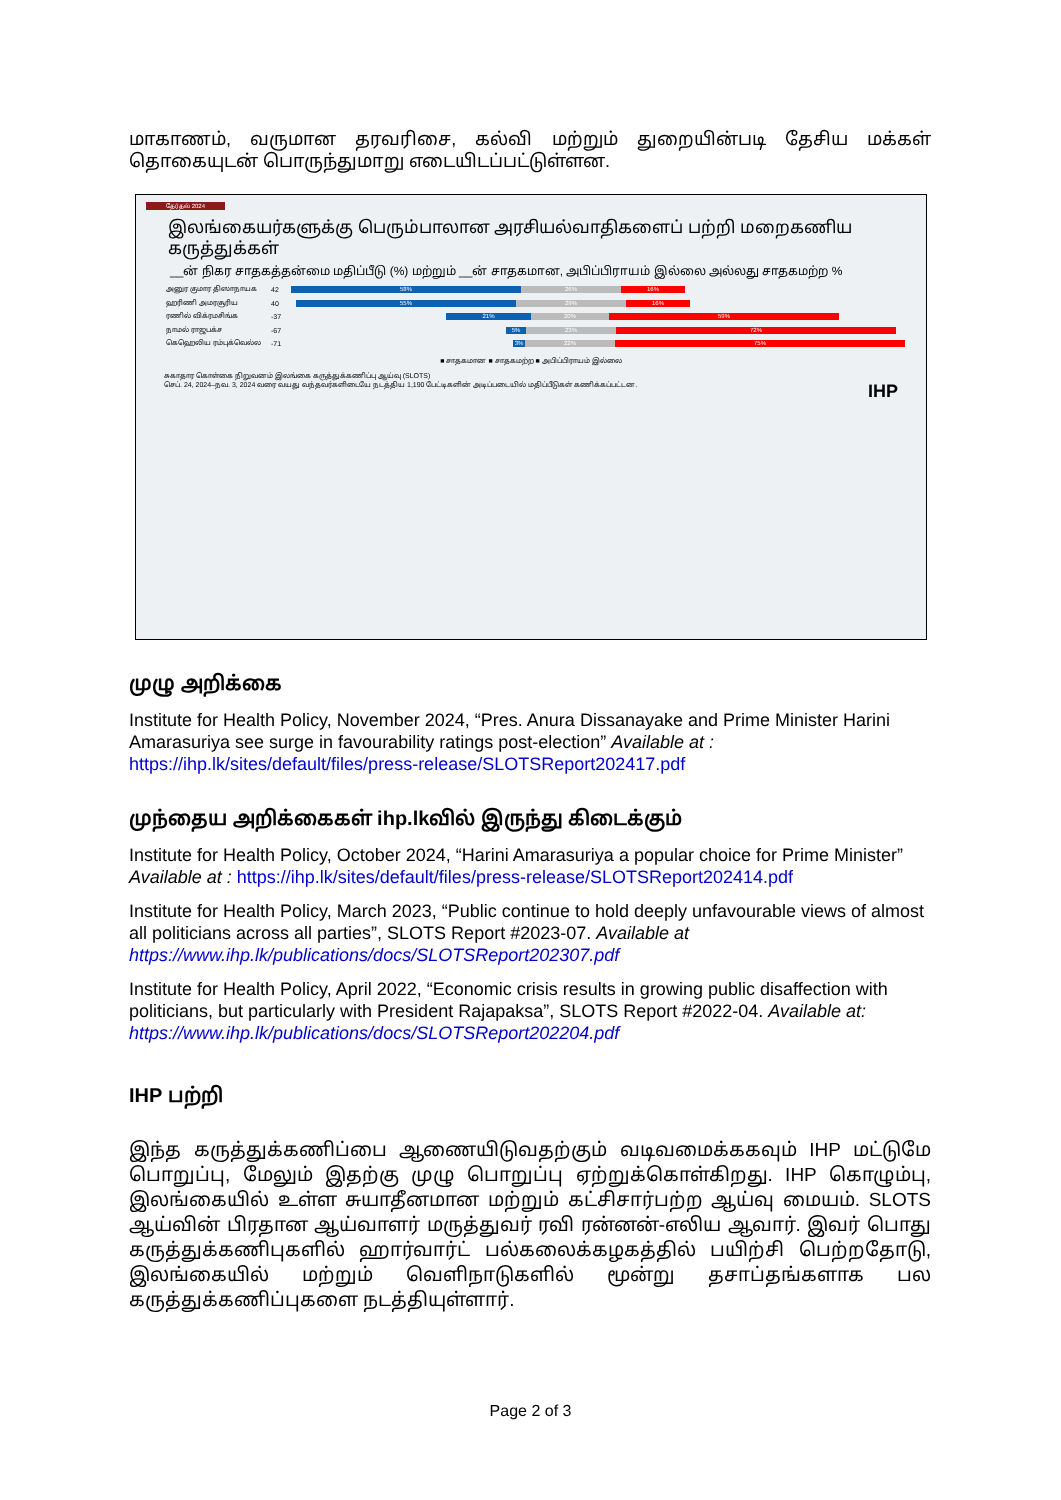மாகாணம், வருமான தரவரிசை, கல்வி மற்றும் துறையின்படி தேசிய மக்கள் தொகையுடன் பொருந்துமாறு எடையிடப்பட்டுள்ளன.
தேர்தல் 2024
இலங்கையர்களுக்கு பெரும்பாலான அரசியல்வாதிகளைப் பற்றி மறைகணிய கருத்துக்கள்
__ன் நிகர சாதகத்தன்மை மதிப்பீடு (%) மற்றும் __ன் சாதகமான, அபிப்பிராயம் இல்லை அல்லது சாதகமற்ற %
அனுர குமார திஸாநாயக 42
58% 26% 16%
ஹரிணி அமரசூரிய 40
55% 29% 16%
ரணில் விக்ரமசிங்க -37
21% 20% 59%
நாமல் ராஜபக்ச -67
5% 23% 72%
கெஹெலிய ரம்புக்வெல்ல -71
3% 22% 75%
■ சாதகமான ■ சாதகமற்ற ■ அபிப்பிராயம் இல்லை
சுகாதார கொள்கை நிறுவனம் இலங்கை கருத்துக்கணிப்பு ஆய்வு (SLOTS)
செப். 24, 2024–நவ. 3, 2024 வரை வயது வந்தவர்களிடையே நடத்திய 1,190 பேட்டிகளின் அடிப்படையில் மதிப்பீடுகள் கணிக்கப்பட்டன. IHP
முழு அறிக்கை
Institute for Health Policy, November 2024, “Pres. Anura Dissanayake and Prime Minister Harini Amarasuriya see surge in favourability ratings post-election” Available at : https://ihp.lk/sites/default/files/press-release/SLOTSReport202417.pdf
முந்தைய அறிக்கைகள் ihp.lkவில் இருந்து கிடைக்கும்
Institute for Health Policy, October 2024, “Harini Amarasuriya a popular choice for Prime Minister” Available at : https://ihp.lk/sites/default/files/press-release/SLOTSReport202414.pdf
Institute for Health Policy, March 2023, “Public continue to hold deeply unfavourable views of almost all politicians across all parties”, SLOTS Report #2023-07. Available at https://www.ihp.lk/publications/docs/SLOTSReport202307.pdf
Institute for Health Policy, April 2022, “Economic crisis results in growing public disaffection with politicians, but particularly with President Rajapaksa”, SLOTS Report #2022-04. Available at: https://www.ihp.lk/publications/docs/SLOTSReport202204.pdf
IHP பற்றி
இந்த கருத்துக்கணிப்பை ஆணையிடுவதற்கும் வடிவமைக்ககவும் IHP மட்டுமே பொறுப்பு, மேலும் இதற்கு முழு பொறுப்பு ஏற்றுக்கொள்கிறது. IHP கொழும்பு, இலங்கையில் உள்ள சுயாதீனமான மற்றும் கட்சிசார்பற்ற ஆய்வு மையம். SLOTS ஆய்வின் பிரதான ஆய்வாளர் மருத்துவர் ரவி ரன்னன்-எலிய ஆவார். இவர் பொது கருத்துக்கணிபுகளில் ஹார்வார்ட் பல்கலைக்கழகத்தில் பயிற்சி பெற்றதோடு, இலங்கையில் மற்றும் வெளிநாடுகளில் மூன்று தசாப்தங்களாக பல கருத்துக்கணிப்புகளை நடத்தியுள்ளார்.
Page 2 of 3